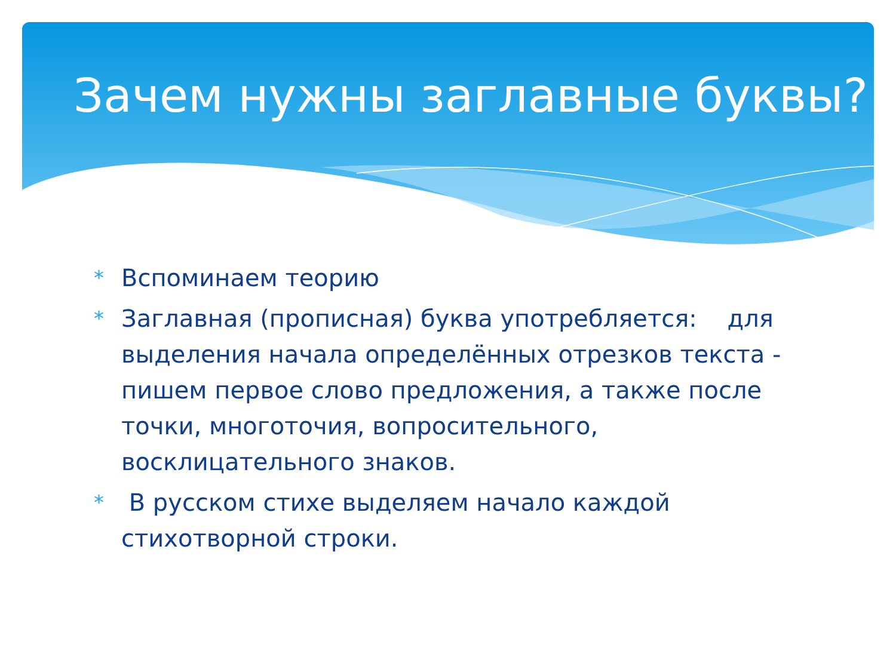Зачем нужны заглавные буквы?
* Вспоминаем теорию
* Заглавная (прописная) буква употребляется: для выделения начала определённых отрезков текста - пишем первое слово предложения, а также после точки, многоточия, вопросительного, восклицательного знаков.
* В русском стихе выделяем начало каждой стихотворной строки.